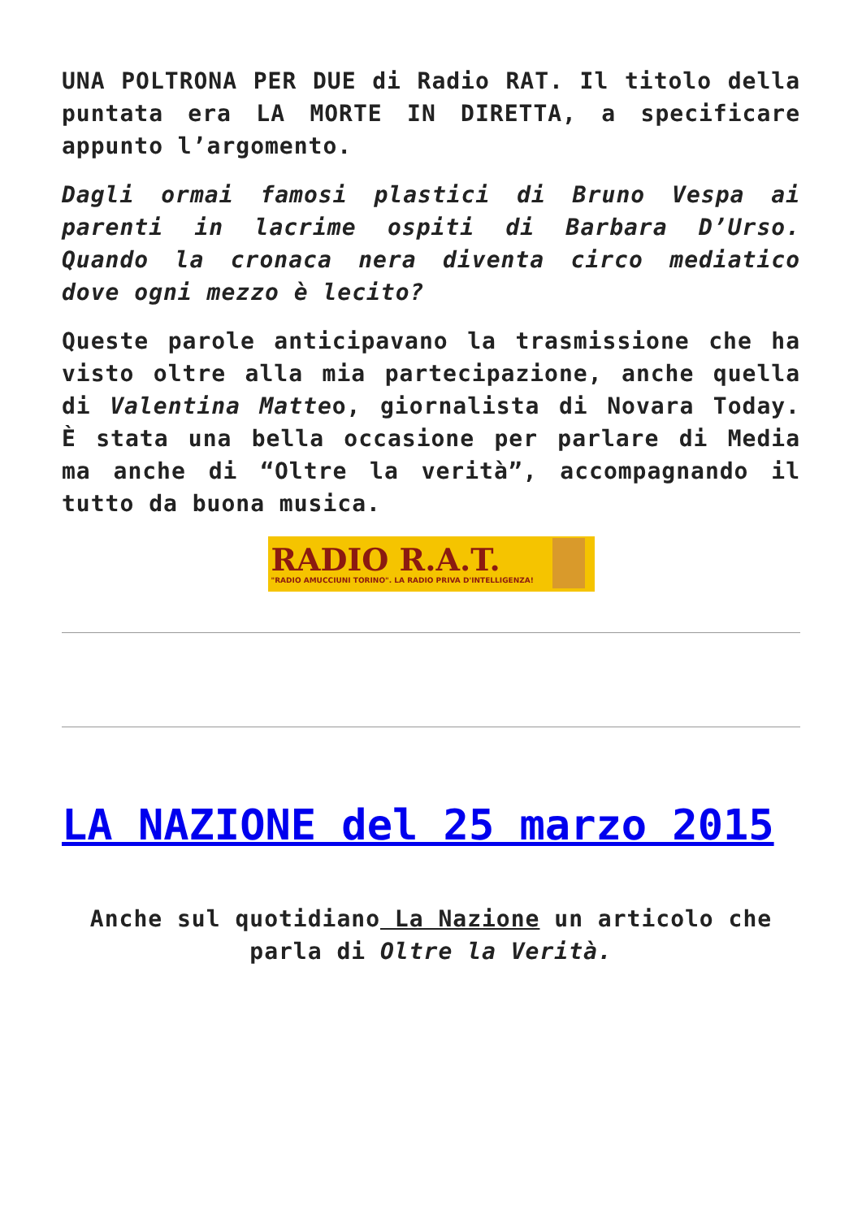UNA POLTRONA PER DUE di Radio RAT. Il titolo della puntata era LA MORTE IN DIRETTA, a specificare appunto l’argomento.
Dagli ormai famosi plastici di Bruno Vespa ai parenti in lacrime ospiti di Barbara D’Urso. Quando la cronaca nera diventa circo mediatico dove ogni mezzo è lecito?
Queste parole anticipavano la trasmissione che ha visto oltre alla mia partecipazione, anche quella di Valentina Matteo, giornalista di Novara Today. È stata una bella occasione per parlare di Media ma anche di “Oltre la verità”, accompagnando il tutto da buona musica.
RADIO R.A.T.
"RADIO AMUCCIUNI TORINO". LA RADIO PRIVA D'INTELLIGENZA!
LA NAZIONE del 25 marzo 2015
Anche sul quotidiano La Nazione un articolo che parla di Oltre la Verità.